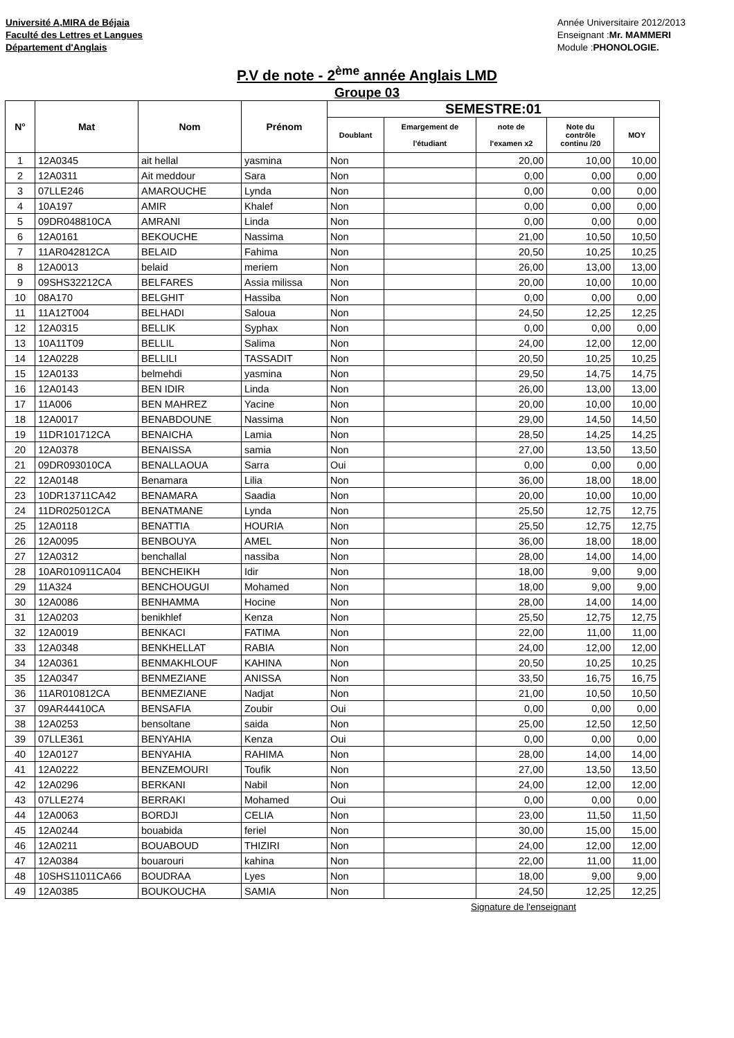Université A,MIRA de Béjaia
Faculté des Lettres et Langues
Département d'Anglais
Année Universitaire 2012/2013
Enseignant :Mr. MAMMERI
Module :PHONOLOGIE.
P.V de note - 2<sup>ème</sup> année Anglais LMD
Groupe 03
| N° | Mat | Nom | Prénom | SEMESTRE:01 | | | | |
| --- | --- | --- | --- | --- | --- | --- | --- | --- |
| | | | | Doublant | Emargement de l'étudiant | note de l'examen x2 | Note du contrôle continu /20 | MOY |
| 1 | 12A0345 | ait hellal | yasmina | Non | | 20,00 | 10,00 | 10,00 |
| 2 | 12A0311 | Ait meddour | Sara | Non | | 0,00 | 0,00 | 0,00 |
| 3 | 07LLE246 | AMAROUCHE | Lynda | Non | | 0,00 | 0,00 | 0,00 |
| 4 | 10A197 | AMIR | Khalef | Non | | 0,00 | 0,00 | 0,00 |
| 5 | 09DR048810CA | AMRANI | Linda | Non | | 0,00 | 0,00 | 0,00 |
| 6 | 12A0161 | BEKOUCHE | Nassima | Non | | 21,00 | 10,50 | 10,50 |
| 7 | 11AR042812CA | BELAID | Fahima | Non | | 20,50 | 10,25 | 10,25 |
| 8 | 12A0013 | belaid | meriem | Non | | 26,00 | 13,00 | 13,00 |
| 9 | 09SHS32212CA | BELFARES | Assia milissa | Non | | 20,00 | 10,00 | 10,00 |
| 10 | 08A170 | BELGHIT | Hassiba | Non | | 0,00 | 0,00 | 0,00 |
| 11 | 11A12T004 | BELHADI | Saloua | Non | | 24,50 | 12,25 | 12,25 |
| 12 | 12A0315 | BELLIK | Syphax | Non | | 0,00 | 0,00 | 0,00 |
| 13 | 10A11T09 | BELLIL | Salima | Non | | 24,00 | 12,00 | 12,00 |
| 14 | 12A0228 | BELLILI | TASSADIT | Non | | 20,50 | 10,25 | 10,25 |
| 15 | 12A0133 | belmehdi | yasmina | Non | | 29,50 | 14,75 | 14,75 |
| 16 | 12A0143 | BEN IDIR | Linda | Non | | 26,00 | 13,00 | 13,00 |
| 17 | 11A006 | BEN MAHREZ | Yacine | Non | | 20,00 | 10,00 | 10,00 |
| 18 | 12A0017 | BENABDOUNE | Nassima | Non | | 29,00 | 14,50 | 14,50 |
| 19 | 11DR101712CA | BENAICHA | Lamia | Non | | 28,50 | 14,25 | 14,25 |
| 20 | 12A0378 | BENAISSA | samia | Non | | 27,00 | 13,50 | 13,50 |
| 21 | 09DR093010CA | BENALLAOUA | Sarra | Oui | | 0,00 | 0,00 | 0,00 |
| 22 | 12A0148 | Benamara | Lilia | Non | | 36,00 | 18,00 | 18,00 |
| 23 | 10DR13711CA42 | BENAMARA | Saadia | Non | | 20,00 | 10,00 | 10,00 |
| 24 | 11DR025012CA | BENATMANE | Lynda | Non | | 25,50 | 12,75 | 12,75 |
| 25 | 12A0118 | BENATTIA | HOURIA | Non | | 25,50 | 12,75 | 12,75 |
| 26 | 12A0095 | BENBOUYA | AMEL | Non | | 36,00 | 18,00 | 18,00 |
| 27 | 12A0312 | benchallal | nassiba | Non | | 28,00 | 14,00 | 14,00 |
| 28 | 10AR010911CA04 | BENCHEIKH | Idir | Non | | 18,00 | 9,00 | 9,00 |
| 29 | 11A324 | BENCHOUGUI | Mohamed | Non | | 18,00 | 9,00 | 9,00 |
| 30 | 12A0086 | BENHAMMA | Hocine | Non | | 28,00 | 14,00 | 14,00 |
| 31 | 12A0203 | benikhlef | Kenza | Non | | 25,50 | 12,75 | 12,75 |
| 32 | 12A0019 | BENKACI | FATIMA | Non | | 22,00 | 11,00 | 11,00 |
| 33 | 12A0348 | BENKHELLAT | RABIA | Non | | 24,00 | 12,00 | 12,00 |
| 34 | 12A0361 | BENMAKHLOUF | KAHINA | Non | | 20,50 | 10,25 | 10,25 |
| 35 | 12A0347 | BENMEZIANE | ANISSA | Non | | 33,50 | 16,75 | 16,75 |
| 36 | 11AR010812CA | BENMEZIANE | Nadjat | Non | | 21,00 | 10,50 | 10,50 |
| 37 | 09AR44410CA | BENSAFIA | Zoubir | Oui | | 0,00 | 0,00 | 0,00 |
| 38 | 12A0253 | bensoltane | saida | Non | | 25,00 | 12,50 | 12,50 |
| 39 | 07LLE361 | BENYAHIA | Kenza | Oui | | 0,00 | 0,00 | 0,00 |
| 40 | 12A0127 | BENYAHIA | RAHIMA | Non | | 28,00 | 14,00 | 14,00 |
| 41 | 12A0222 | BENZEMOURI | Toufik | Non | | 27,00 | 13,50 | 13,50 |
| 42 | 12A0296 | BERKANI | Nabil | Non | | 24,00 | 12,00 | 12,00 |
| 43 | 07LLE274 | BERRAKI | Mohamed | Oui | | 0,00 | 0,00 | 0,00 |
| 44 | 12A0063 | BORDJI | CELIA | Non | | 23,00 | 11,50 | 11,50 |
| 45 | 12A0244 | bouabida | feriel | Non | | 30,00 | 15,00 | 15,00 |
| 46 | 12A0211 | BOUABOUD | THIZIRI | Non | | 24,00 | 12,00 | 12,00 |
| 47 | 12A0384 | bouarouri | kahina | Non | | 22,00 | 11,00 | 11,00 |
| 48 | 10SHS11011CA66 | BOUDRAA | Lyes | Non | | 18,00 | 9,00 | 9,00 |
| 49 | 12A0385 | BOUKOUCHA | SAMIA | Non | | 24,50 | 12,25 | 12,25 |
Signature de l'enseignant